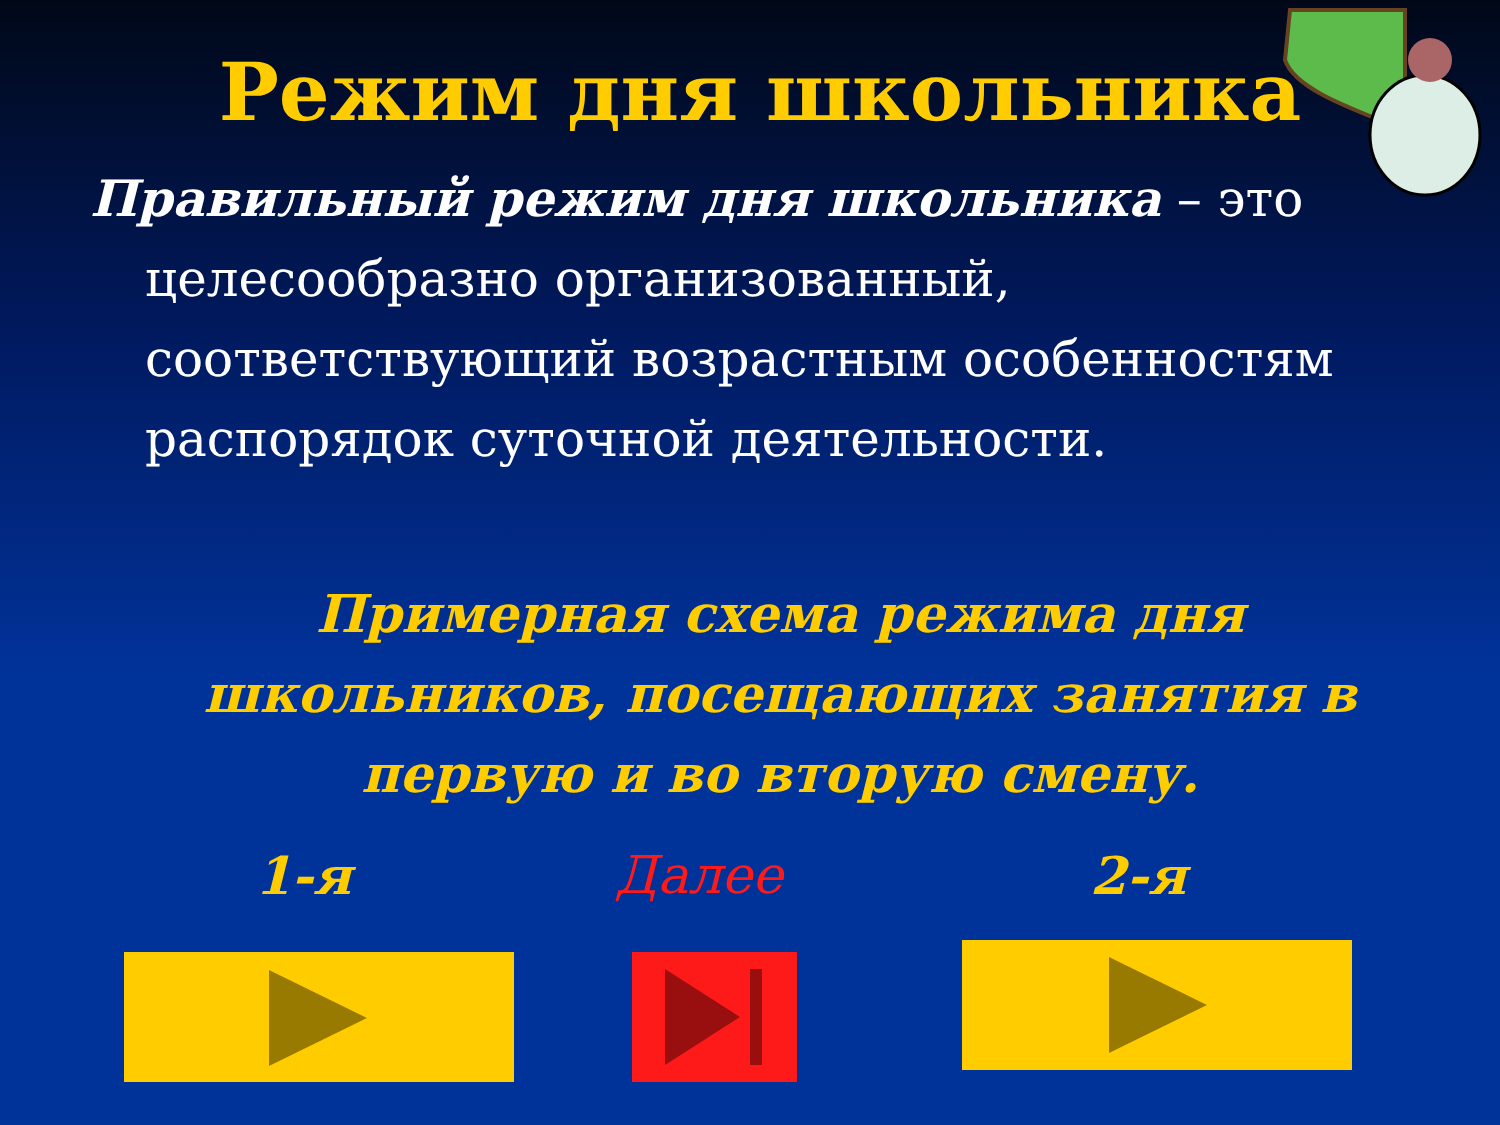Режим дня школьника
Правильный режим дня школьника – это целесообразно организованный, соответствующий возрастным особенностям распорядок суточной деятельности.
Примерная схема режима дня школьников, посещающих занятия в первую и во вторую смену.
1-я Далее 2-я